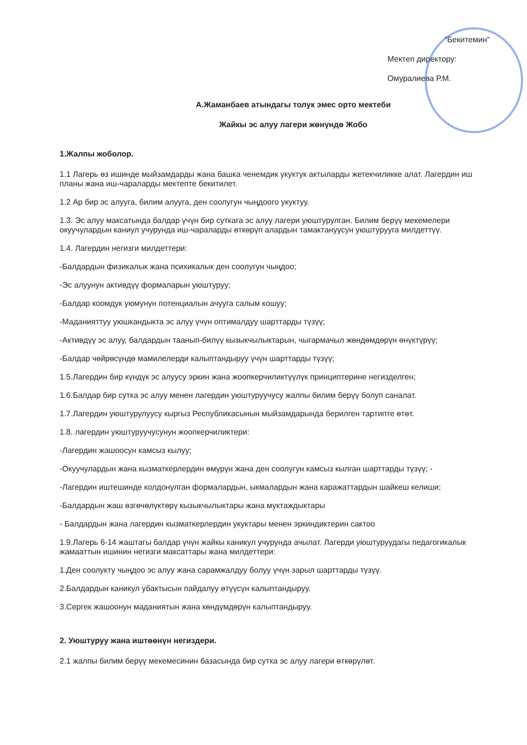“Бекитемин”
Мектеп директору:
Омуралиева Р.М.
А.Жаманбаев атындагы толук эмес орто мектеби
Жайкы эс алуу лагери жөнүндө Жобо
1.Жалпы жоболор.
1.1 Лагерь өз ишинде мыйзамдарды жана башка ченемдик укуктук актыларды жетекчиликке алат. Лагердин иш планы жана иш-чараларды мектепте бекитилет.
1.2 Ар бир эс алууга, билим алууга, ден соолугун чыңдоого укуктуу.
1.3. Эс алуу максатында балдар үчүн бир суткага эс алуу лагери уюштурулган. Билим берүү мекемелери окуучулардын каниул учурунда иш-чараларды өткөрүп алардын тамактануусун уюштурууга милдеттүү.
1.4. Лагердин негизги милдеттери:
-Балдардын физикалык жана психикалык ден соолугун чыңдоо;
-Эс алуунун активдүү формаларын уюштуруу;
-Балдар коомдук уюмунун потенциалын ачууга салым кошуу;
-Маданияттуу уюшкандыкта эс алуу үчүн оптималдуу шарттарды түзүү;
-Активдүү эс алуу, балдардын таанып-билүү кызыкчылыктарын, чыгармачыл жөндөмдөрүн өнүктүрүү;
-Балдар чөйрөсүндө мамилелерди калыптандыруу үчүн шарттарды түзүү;
1.5.Лагердин бир күндүк эс алуусу эркин жана жоопкерчиликтүүлүк принциптерине негизделген;
1.6.Балдар бир сутка эс алуу менен лагердин уюштуруучусу жалпы билим берүү болуп саналат.
1.7.Лагердин уюштурулуусу кыргыз Республикасынын мыйзамдарында берилген тартипте өтөт.
1.8. лагердин уюштуруучусунун жоопкерчиликтери:
-Лагердин жашоосун камсыз кылуу;
-Окуучулардын жана кызматкерлердин өмүрүн жана ден соолугун камсыз кылган шарттарды түзүү; -
-Лагердин иштешинде колдонулган формалардын, ыкмалардын жана каражаттардын шайкеш келиши;
-Балдардын жаш өзгөчөлүктөрү кызыкчылыктары жана муктаждыктары
- Балдардын жана лагердин кызматкерлердин укуктары менен эркиндиктерин сактоо
1.9.Лагерь 6-14 жаштагы балдар үчүн жайкы каникул учурунда ачылат. Лагерди уюштуруудагы педагогикалык жамааттын ишинин негизги максаттары жана милдеттери:
1.Ден соолукту чыңдоо эс алуу жана сарамжалдуу болуу үчүн зарыл шарттарды түзүү.
2.Балдардын каникул убактысын пайдалуу өтүүсүн калыптандыруу.
3.Сергек жашоонун маданиятын жана көндүмдөрүн калыптандыруу.
2. Уюштуруу жана иштөөнүн негиздери.
2.1 жалпы билим берүү мекемесинин базасында бир сутка эс алуу лагери өткөрүлөт.